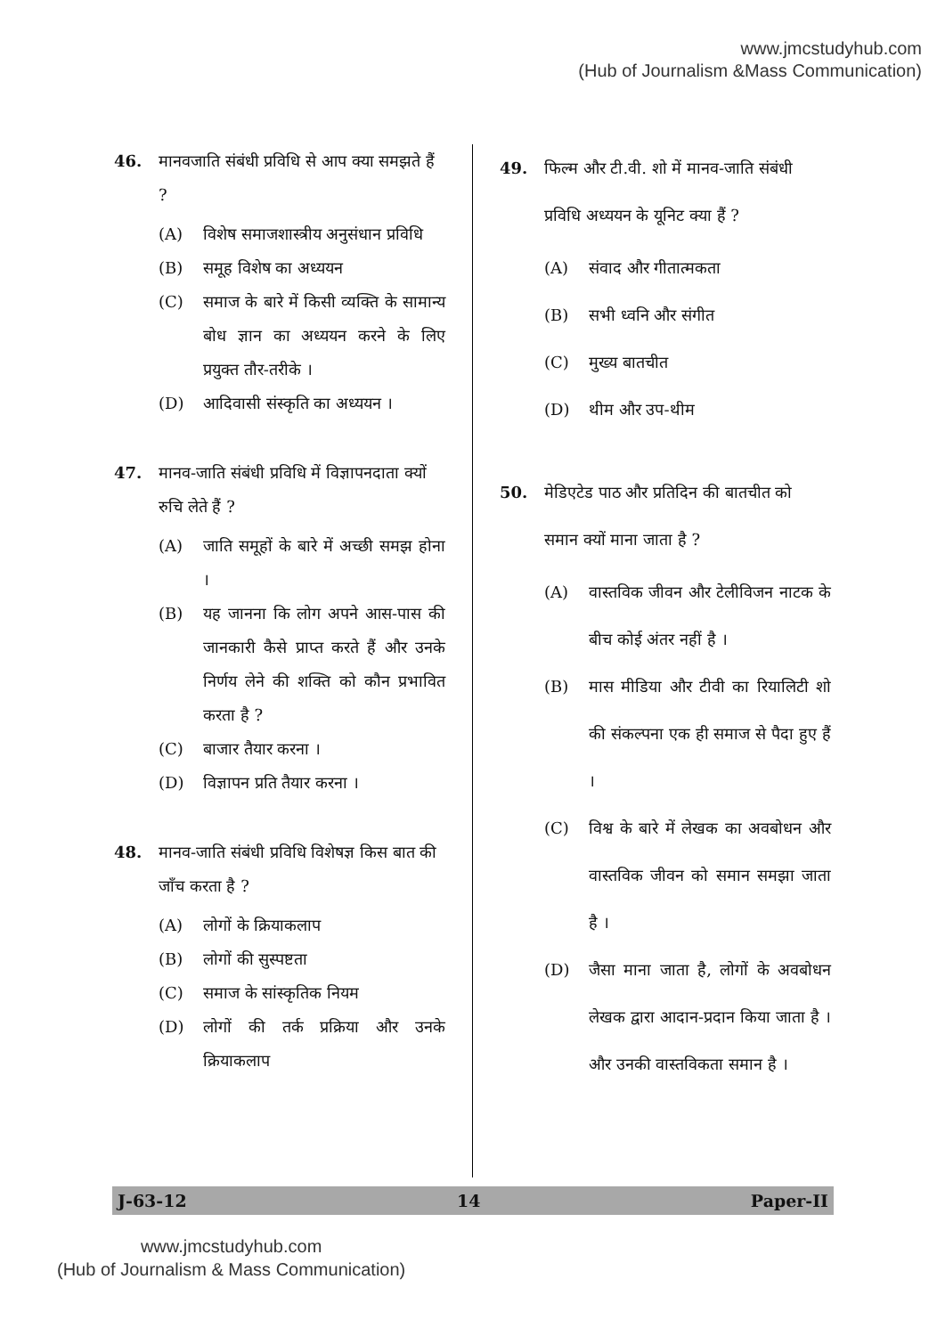www.jmcstudyhub.com
(Hub of Journalism &Mass Communication)
46. मानवजाति संबंधी प्रविधि से आप क्या समझते हैं ?
(A) विशेष समाजशास्त्रीय अनुसंधान प्रविधि
(B) समूह विशेष का अध्ययन
(C) समाज के बारे में किसी व्यक्ति के सामान्य बोध ज्ञान का अध्ययन करने के लिए प्रयुक्त तौर-तरीके ।
(D) आदिवासी संस्कृति का अध्ययन ।
47. मानव-जाति संबंधी प्रविधि में विज्ञापनदाता क्यों रुचि लेते हैं ?
(A) जाति समूहों के बारे में अच्छी समझ होना ।
(B) यह जानना कि लोग अपने आस-पास की जानकारी कैसे प्राप्त करते हैं और उनके निर्णय लेने की शक्ति को कौन प्रभावित करता है ?
(C) बाजार तैयार करना ।
(D) विज्ञापन प्रति तैयार करना ।
48. मानव-जाति संबंधी प्रविधि विशेषज्ञ किस बात की जाँच करता है ?
(A) लोगों के क्रियाकलाप
(B) लोगों की सुस्पष्टता
(C) समाज के सांस्कृतिक नियम
(D) लोगों की तर्क प्रक्रिया और उनके क्रियाकलाप
49. फिल्म और टी.वी. शो में मानव-जाति संबंधी प्रविधि अध्ययन के यूनिट क्या हैं ?
(A) संवाद और गीतात्मकता
(B) सभी ध्वनि और संगीत
(C) मुख्य बातचीत
(D) थीम और उप-थीम
50. मेडिएटेड पाठ और प्रतिदिन की बातचीत को समान क्यों माना जाता है ?
(A) वास्तविक जीवन और टेलीविजन नाटक के बीच कोई अंतर नहीं है ।
(B) मास मीडिया और टीवी का रियालिटी शो की संकल्पना एक ही समाज से पैदा हुए हैं ।
(C) विश्व के बारे में लेखक का अवबोधन और वास्तविक जीवन को समान समझा जाता है ।
(D) जैसा माना जाता है, लोगों के अवबोधन लेखक द्वारा आदान-प्रदान किया जाता है । और उनकी वास्तविकता समान है ।
J-63-12 14 Paper-II
www.jmcstudyhub.com
(Hub of Journalism & Mass Communication)